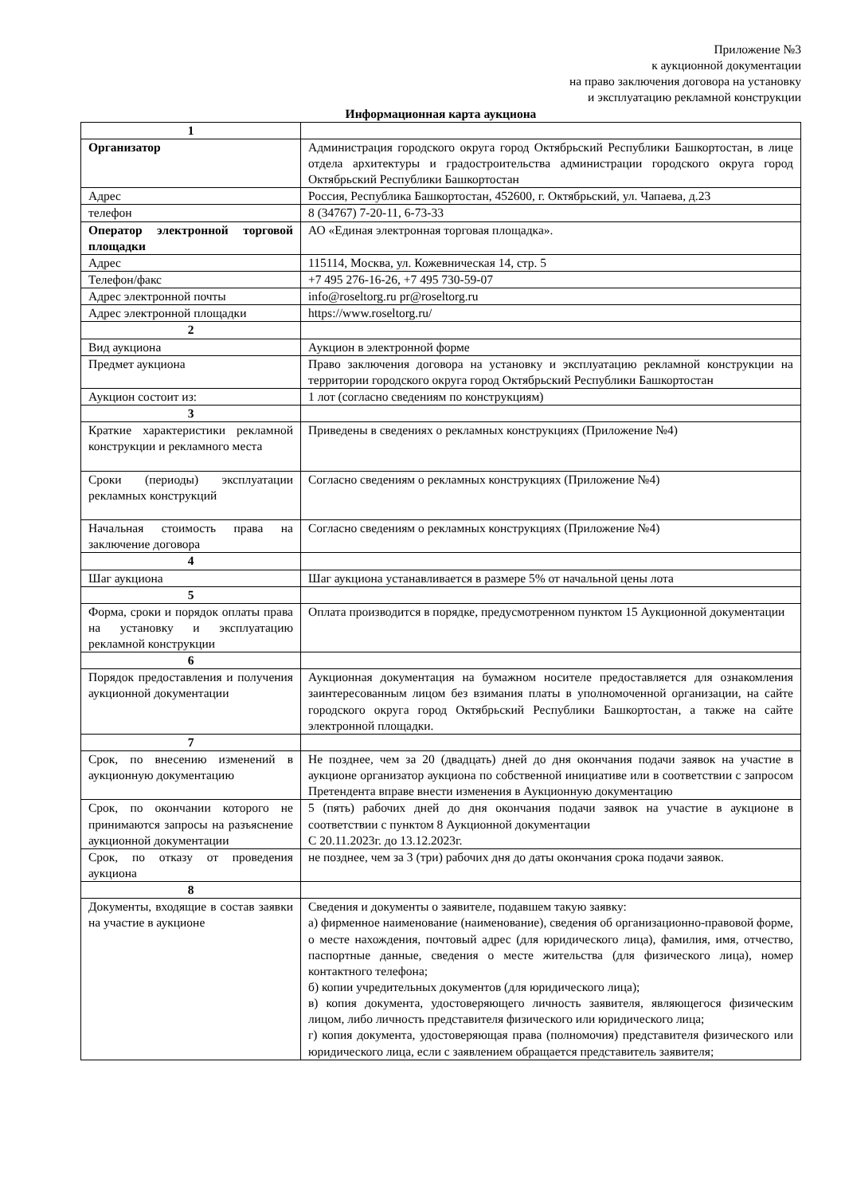Приложение №3
к аукционной документации
на право заключения договора на установку
и эксплуатацию рекламной конструкции
Информационная карта аукциона
| 1 | |
| Организатор | Администрация городского округа город Октябрьский Республики Башкортостан, в лице отдела архитектуры и градостроительства администрации городского округа город Октябрьский Республики Башкортостан |
| Адрес | Россия, Республика Башкортостан, 452600, г. Октябрьский, ул. Чапаева, д.23 |
| телефон | 8 (34767) 7-20-11, 6-73-33 |
| Оператор электронной торговой площадки | АО «Единая электронная торговая площадка». |
| Адрес | 115114, Москва, ул. Кожевническая 14, стр. 5 |
| Телефон/факс | +7 495 276-16-26, +7 495 730-59-07 |
| Адрес электронной почты | info@roseltorg.ru pr@roseltorg.ru |
| Адрес электронной площадки | https://www.roseltorg.ru/ |
| 2 | |
| Вид аукциона | Аукцион в электронной форме |
| Предмет аукциона | Право заключения договора на установку и эксплуатацию рекламной конструкции на территории городского округа город Октябрьский Республики Башкортостан |
| Аукцион состоит из: | 1 лот (согласно сведениям по конструкциям) |
| 3 | |
| Краткие характеристики рекламной конструкции и рекламного места | Приведены в сведениях о рекламных конструкциях (Приложение №4) |
| Сроки (периоды) эксплуатации рекламных конструкций | Согласно сведениям о рекламных конструкциях (Приложение №4) |
| Начальная стоимость права на заключение договора | Согласно сведениям о рекламных конструкциях (Приложение №4) |
| 4 | |
| Шаг аукциона | Шаг аукциона устанавливается в размере 5% от начальной цены лота |
| 5 | |
| Форма, сроки и порядок оплаты права на установку и эксплуатацию рекламной конструкции | Оплата производится в порядке, предусмотренном пунктом 15 Аукционной документации |
| 6 | |
| Порядок предоставления и получения аукционной документации | Аукционная документация на бумажном носителе предоставляется для ознакомления заинтересованным лицом без взимания платы в уполномоченной организации, на сайте городского округа город Октябрьский Республики Башкортостан, а также на сайте электронной площадки. |
| 7 | |
| Срок, по внесению изменений в аукционную документацию | Не позднее, чем за 20 (двадцать) дней до дня окончания подачи заявок на участие в аукционе организатор аукциона по собственной инициативе или в соответствии с запросом Претендента вправе внести изменения в Аукционную документацию |
| Срок, по окончании которого не принимаются запросы на разъяснение аукционной документации | 5 (пять) рабочих дней до дня окончания подачи заявок на участие в аукционе в соответствии с пунктом 8 Аукционной документации С 20.11.2023г. до 13.12.2023г. |
| Срок, по отказу от проведения аукциона | не позднее, чем за 3 (три) рабочих дня до даты окончания срока подачи заявок. |
| 8 | |
| Документы, входящие в состав заявки на участие в аукционе | Сведения и документы о заявителе, подавшем такую заявку: а) фирменное наименование (наименование), сведения об организационно-правовой форме, о месте нахождения, почтовый адрес (для юридического лица), фамилия, имя, отчество, паспортные данные, сведения о месте жительства (для физического лица), номер контактного телефона; б) копии учредительных документов (для юридического лица); в) копия документа, удостоверяющего личность заявителя, являющегося физическим лицом, либо личность представителя физического или юридического лица; г) копия документа, удостоверяющая права (полномочия) представителя физического или юридического лица, если с заявлением обращается представитель заявителя; |